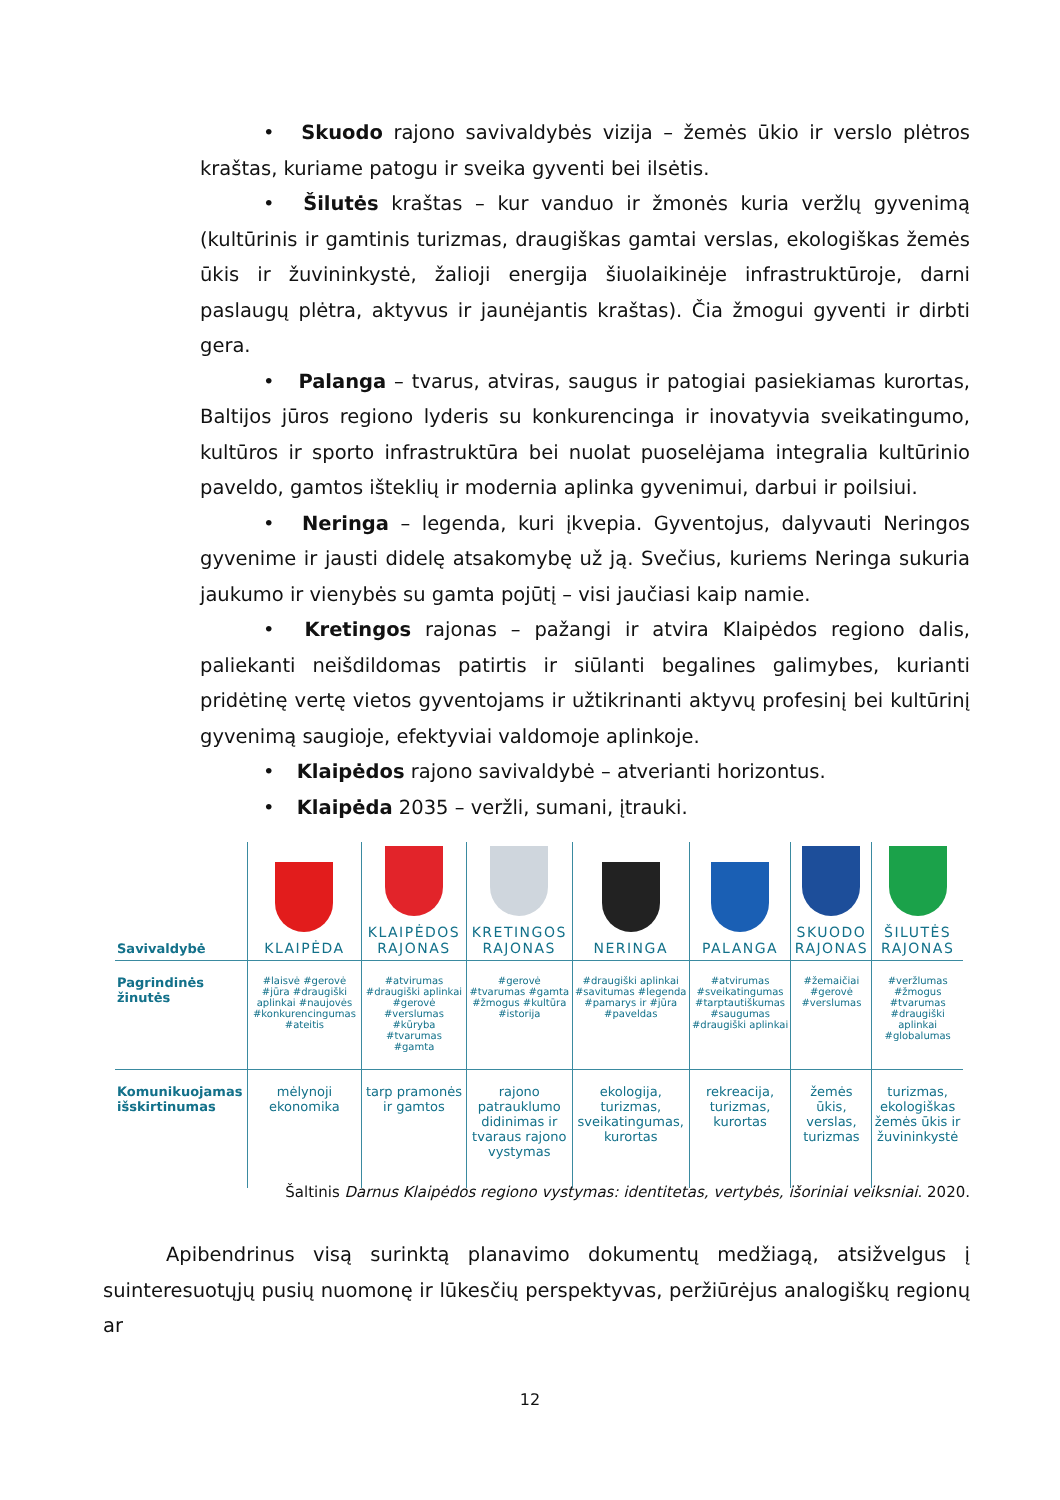• Skuodo rajono savivaldybės vizija – žemės ūkio ir verslo plėtros kraštas, kuriame patogu ir sveika gyventi bei ilsėtis.
• Šilutės kraštas – kur vanduo ir žmonės kuria veržlų gyvenimą (kultūrinis ir gamtinis turizmas, draugiškas gamtai verslas, ekologiškas žemės ūkis ir žuvininkystė, žalioji energija šiuolaikinėje infrastruktūroje, darni paslaugų plėtra, aktyvus ir jaunėjantis kraštas). Čia žmogui gyventi ir dirbti gera.
• Palanga – tvarus, atviras, saugus ir patogiai pasiekiamas kurortas, Baltijos jūros regiono lyderis su konkurencinga ir inovatyvia sveikatingumo, kultūros ir sporto infrastruktūra bei nuolat puoselėjama integralia kultūrinio paveldo, gamtos išteklių ir modernia aplinka gyvenimui, darbui ir poilsiui.
• Neringa – legenda, kuri įkvepia. Gyventojus, dalyvauti Neringos gyvenime ir jausti didelę atsakomybę už ją. Svečius, kuriems Neringa sukuria jaukumo ir vienybės su gamta pojūtį – visi jaučiasi kaip namie.
• Kretingos rajonas – pažangi ir atvira Klaipėdos regiono dalis, paliekanti neišdildomas patirtis ir siūlanti begalines galimybes, kurianti pridėtinę vertę vietos gyventojams ir užtikrinanti aktyvų profesinį bei kultūrinį gyvenimą saugioje, efektyviai valdomoje aplinkoje.
• Klaipėdos rajono savivaldybė – atverianti horizontus.
• Klaipėda 2035 – veržli, sumani, įtrauki.
| Savivaldybė | KLAIPĖDA | KLAIPĖDOS RAJONAS | KRETINGOS RAJONAS | NERINGA | PALANGA | SKUODO RAJONAS | ŠILUTĖS RAJONAS |
| --- | --- | --- | --- | --- | --- | --- | --- |
| Pagrindinės žinutės | #laisvė #gerovė #jūra #draugiški aplinkai #naujovės #konkurencingumas #ateitis | #atvirumas #draugiški aplinkai #gerovė #verslumas #kūryba #tvarumas #gamta | #gerovė #tvarumas #gamta #žmogus #kultūra #istorija | #draugiški aplinkai #savitumas #legenda #pamarys ir #jūra #paveldas | #atvirumas #sveikatingumas #tarptautiškumas #saugumas #draugiški aplinkai | #žemaičiai #gerovė #verslumas | #veržlumas #žmogus #tvarumas #draugiški aplinkai #globalumas |
| Komunikuojamas išskirtinumas | mėlynoji ekonomika | tarp pramonės ir gamtos | rajono patrauklumo didinimas ir tvaraus rajono vystymas | ekologija, turizmas, sveikatingumas, kurortas | rekreacija, turizmas, kurortas | žemės ūkis, verslas, turizmas | turizmas, ekologiškas žemės ūkis ir žuvininkystė |
Šaltinis Darnus Klaipėdos regiono vystymas: identitetas, vertybės, išoriniai veiksniai. 2020.
Apibendrinus visą surinktą planavimo dokumentų medžiagą, atsižvelgus į suinteresuotųjų pusių nuomonę ir lūkesčių perspektyvas, peržiūrėjus analogiškų regionų ar
12